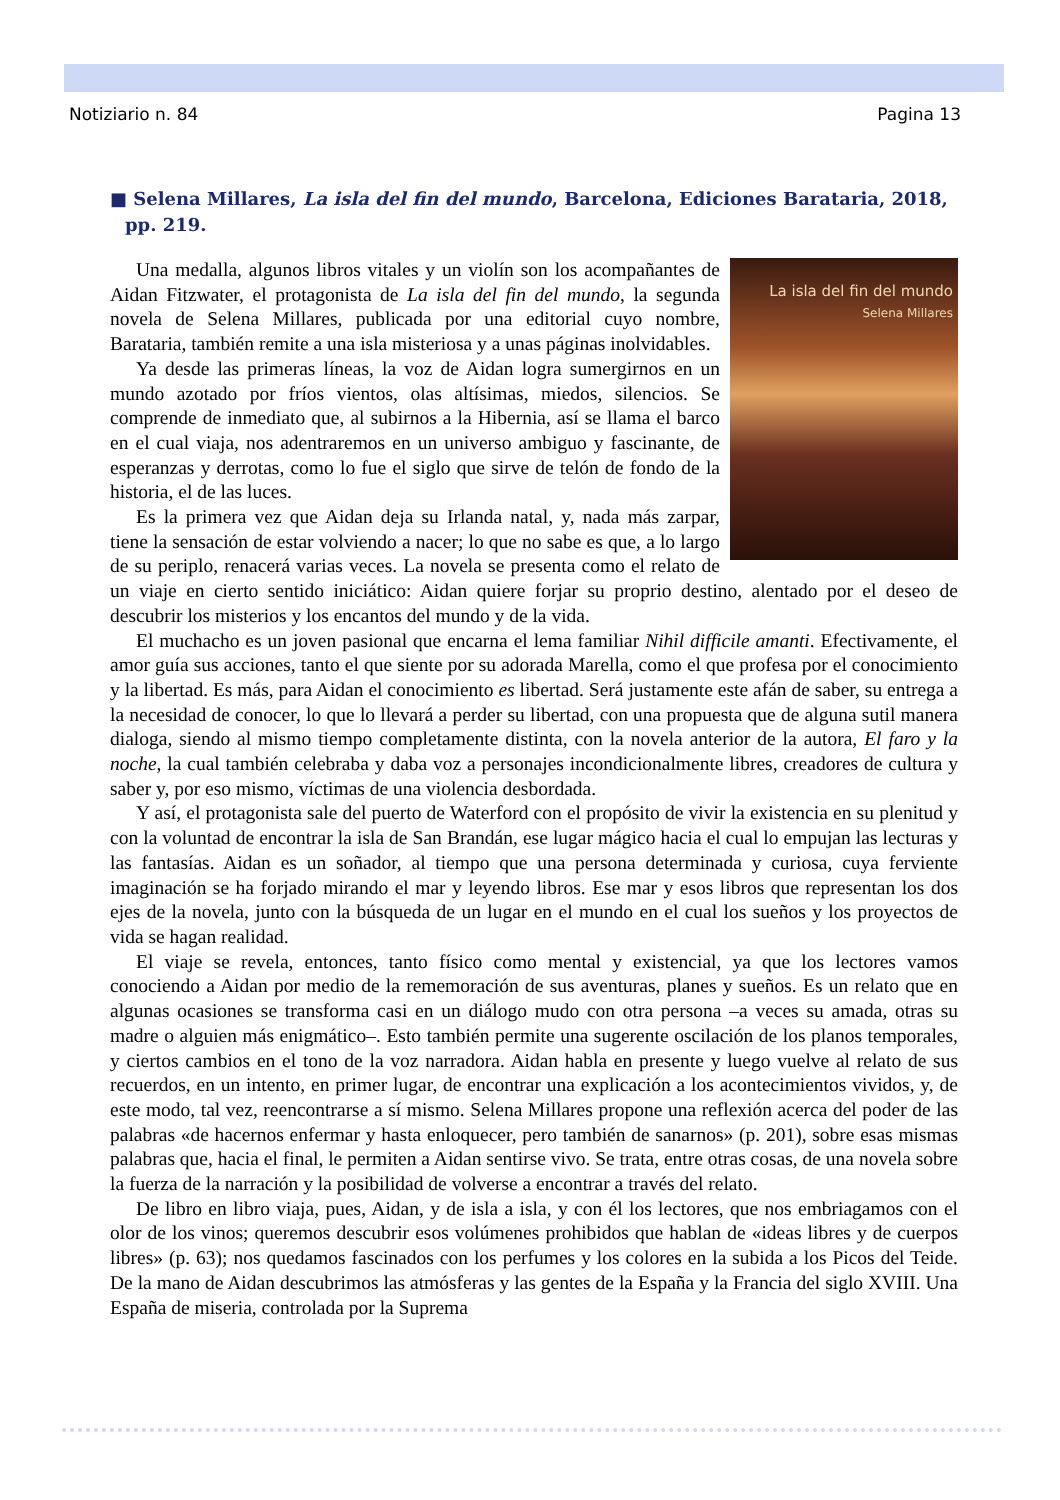Notiziario n. 84 Pagina 13
■ Selena Millares, La isla del fin del mundo, Barcelona, Ediciones Barataria, 2018, pp. 219.
La isla del fin del mundo
Selena Millares
Una medalla, algunos libros vitales y un violín son los acompañantes de Aidan Fitzwater, el protagonista de La isla del fin del mundo, la segunda novela de Selena Millares, publicada por una editorial cuyo nombre, Barataria, también remite a una isla misteriosa y a unas páginas inolvidables.
Ya desde las primeras líneas, la voz de Aidan logra sumergirnos en un mundo azotado por fríos vientos, olas altísimas, miedos, silencios. Se comprende de inmediato que, al subirnos a la Hibernia, así se llama el barco en el cual viaja, nos adentraremos en un universo ambiguo y fascinante, de esperanzas y derrotas, como lo fue el siglo que sirve de telón de fondo de la historia, el de las luces.
Es la primera vez que Aidan deja su Irlanda natal, y, nada más zarpar, tiene la sensación de estar volviendo a nacer; lo que no sabe es que, a lo largo de su periplo, renacerá varias veces. La novela se presenta como el relato de un viaje en cierto sentido iniciático: Aidan quiere forjar su proprio destino, alentado por el deseo de descubrir los misterios y los encantos del mundo y de la vida.
El muchacho es un joven pasional que encarna el lema familiar Nihil difficile amanti. Efectivamente, el amor guía sus acciones, tanto el que siente por su adorada Marella, como el que profesa por el conocimiento y la libertad. Es más, para Aidan el conocimiento es libertad. Será justamente este afán de saber, su entrega a la necesidad de conocer, lo que lo llevará a perder su libertad, con una propuesta que de alguna sutil manera dialoga, siendo al mismo tiempo completamente distinta, con la novela anterior de la autora, El faro y la noche, la cual también celebraba y daba voz a personajes incondicionalmente libres, creadores de cultura y saber y, por eso mismo, víctimas de una violencia desbordada.
Y así, el protagonista sale del puerto de Waterford con el propósito de vivir la existencia en su plenitud y con la voluntad de encontrar la isla de San Brandán, ese lugar mágico hacia el cual lo empujan las lecturas y las fantasías. Aidan es un soñador, al tiempo que una persona determinada y curiosa, cuya ferviente imaginación se ha forjado mirando el mar y leyendo libros. Ese mar y esos libros que representan los dos ejes de la novela, junto con la búsqueda de un lugar en el mundo en el cual los sueños y los proyectos de vida se hagan realidad.
El viaje se revela, entonces, tanto físico como mental y existencial, ya que los lectores vamos conociendo a Aidan por medio de la rememoración de sus aventuras, planes y sueños. Es un relato que en algunas ocasiones se transforma casi en un diálogo mudo con otra persona –a veces su amada, otras su madre o alguien más enigmático–. Esto también permite una sugerente oscilación de los planos temporales, y ciertos cambios en el tono de la voz narradora. Aidan habla en presente y luego vuelve al relato de sus recuerdos, en un intento, en primer lugar, de encontrar una explicación a los acontecimientos vividos, y, de este modo, tal vez, reencontrarse a sí mismo. Selena Millares propone una reflexión acerca del poder de las palabras «de hacernos enfermar y hasta enloquecer, pero también de sanarnos» (p. 201), sobre esas mismas palabras que, hacia el final, le permiten a Aidan sentirse vivo. Se trata, entre otras cosas, de una novela sobre la fuerza de la narración y la posibilidad de volverse a encontrar a través del relato.
De libro en libro viaja, pues, Aidan, y de isla a isla, y con él los lectores, que nos embriagamos con el olor de los vinos; queremos descubrir esos volúmenes prohibidos que hablan de «ideas libres y de cuerpos libres» (p. 63); nos quedamos fascinados con los perfumes y los colores en la subida a los Picos del Teide. De la mano de Aidan descubrimos las atmósferas y las gentes de la España y la Francia del siglo XVIII. Una España de miseria, controlada por la Suprema